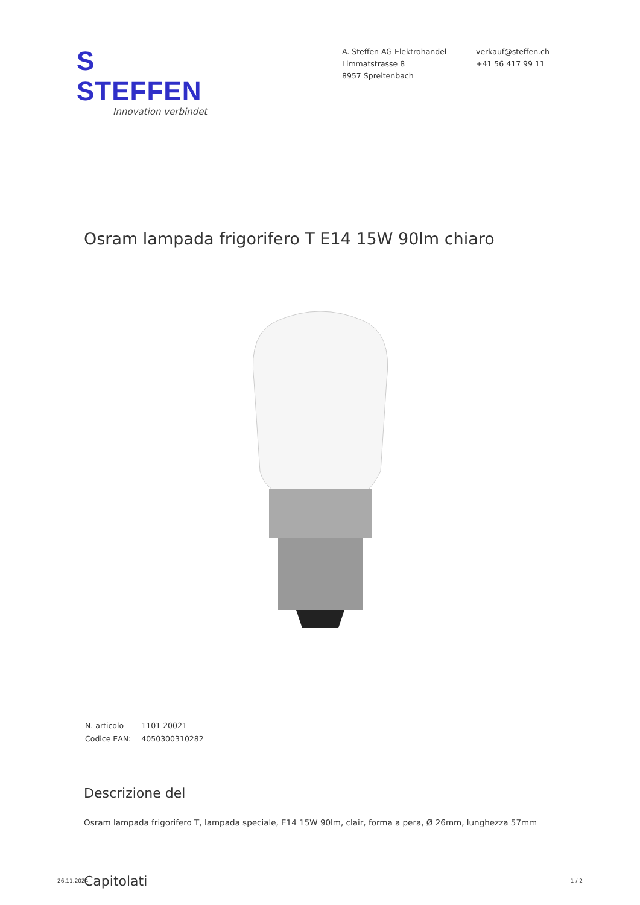S STEFFEN
Innovation verbindet
A. Steffen AG Elektrohandel
Limmatstrasse 8
8957 Spreitenbach
verkauf@steffen.ch
+41 56 417 99 11
Osram lampada frigorifero T E14 15W 90lm chiaro
| N. articolo | 1101 20021 |
| Codice EAN: | 4050300310282 |
Descrizione del
Osram lampada frigorifero T, lampada speciale, E14 15W 90lm, clair, forma a pera, Ø 26mm, lunghezza 57mm
Capitolati
26.11.2024 1 / 2